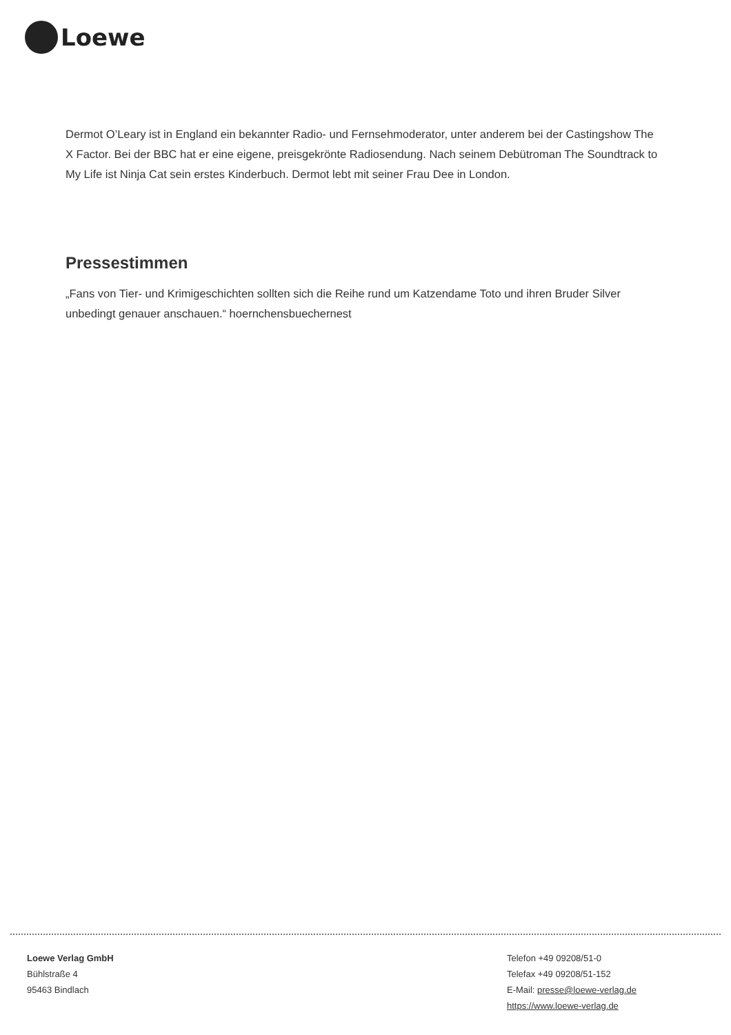Loewe
Dermot O’Leary ist in England ein bekannter Radio- und Fernsehmoderator, unter anderem bei der Castingshow The X Factor. Bei der BBC hat er eine eigene, preisgekrönte Radiosendung. Nach seinem Debütroman The Soundtrack to My Life ist Ninja Cat sein erstes Kinderbuch. Dermot lebt mit seiner Frau Dee in London.
Pressestimmen
„Fans von Tier- und Krimigeschichten sollten sich die Reihe rund um Katzendame Toto und ihren Bruder Silver unbedingt genauer anschauen.“ hoernchensbuechernest
Loewe Verlag GmbH
Bühlstraße 4
95463 Bindlach
Telefon +49 09208/51-0
Telefax +49 09208/51-152
E-Mail: presse@loewe-verlag.de
https://www.loewe-verlag.de